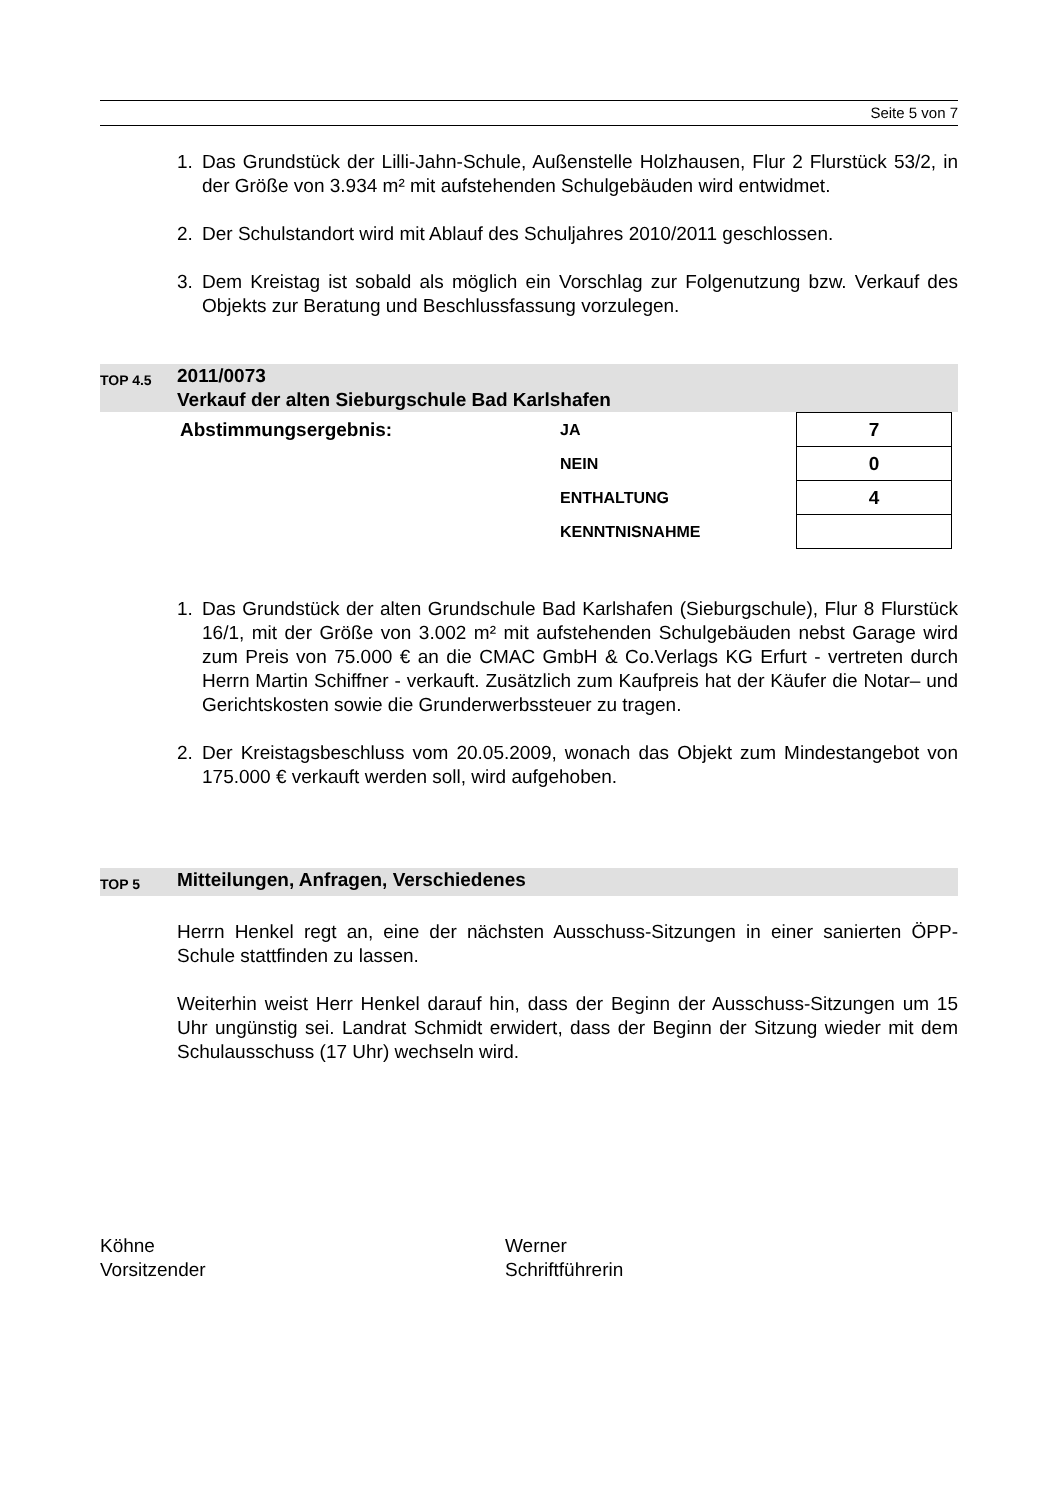Seite 5 von 7
1. Das Grundstück der Lilli-Jahn-Schule, Außenstelle Holzhausen, Flur 2 Flurstück 53/2, in der Größe von 3.934 m² mit aufstehenden Schulgebäuden wird entwidmet.
2. Der Schulstandort wird mit Ablauf des Schuljahres 2010/2011 geschlossen.
3. Dem Kreistag ist sobald als möglich ein Vorschlag zur Folgenutzung bzw. Verkauf des Objekts zur Beratung und Beschlussfassung vorzulegen.
TOP 4.5
2011/0073
Verkauf der alten Sieburgschule Bad Karlshafen
| | Abstimmungsergebnis: | JA | 7 |
| | | NEIN | 0 |
| | | ENTHALTUNG | 4 |
| | | KENNTNISNAHME | |
1. Das Grundstück der alten Grundschule Bad Karlshafen (Sieburgschule), Flur 8 Flurstück 16/1, mit der Größe von 3.002 m² mit aufstehenden Schulgebäuden nebst Garage wird zum Preis von 75.000 € an die CMAC GmbH & Co.Verlags KG Erfurt - vertreten durch Herrn Martin Schiffner - verkauft. Zusätzlich zum Kaufpreis hat der Käufer die Notar– und Gerichtskosten sowie die Grunderwerbssteuer zu tragen.
2. Der Kreistagsbeschluss vom 20.05.2009, wonach das Objekt zum Mindestangebot von 175.000 € verkauft werden soll, wird aufgehoben.
TOP 5
Mitteilungen, Anfragen, Verschiedenes
Herrn Henkel regt an, eine der nächsten Ausschuss-Sitzungen in einer sanierten ÖPP-Schule stattfinden zu lassen.
Weiterhin weist Herr Henkel darauf hin, dass der Beginn der Ausschuss-Sitzungen um 15 Uhr ungünstig sei. Landrat Schmidt erwidert, dass der Beginn der Sitzung wieder mit dem Schulausschuss (17 Uhr) wechseln wird.
Köhne
Vorsitzender
Werner
Schriftführerin